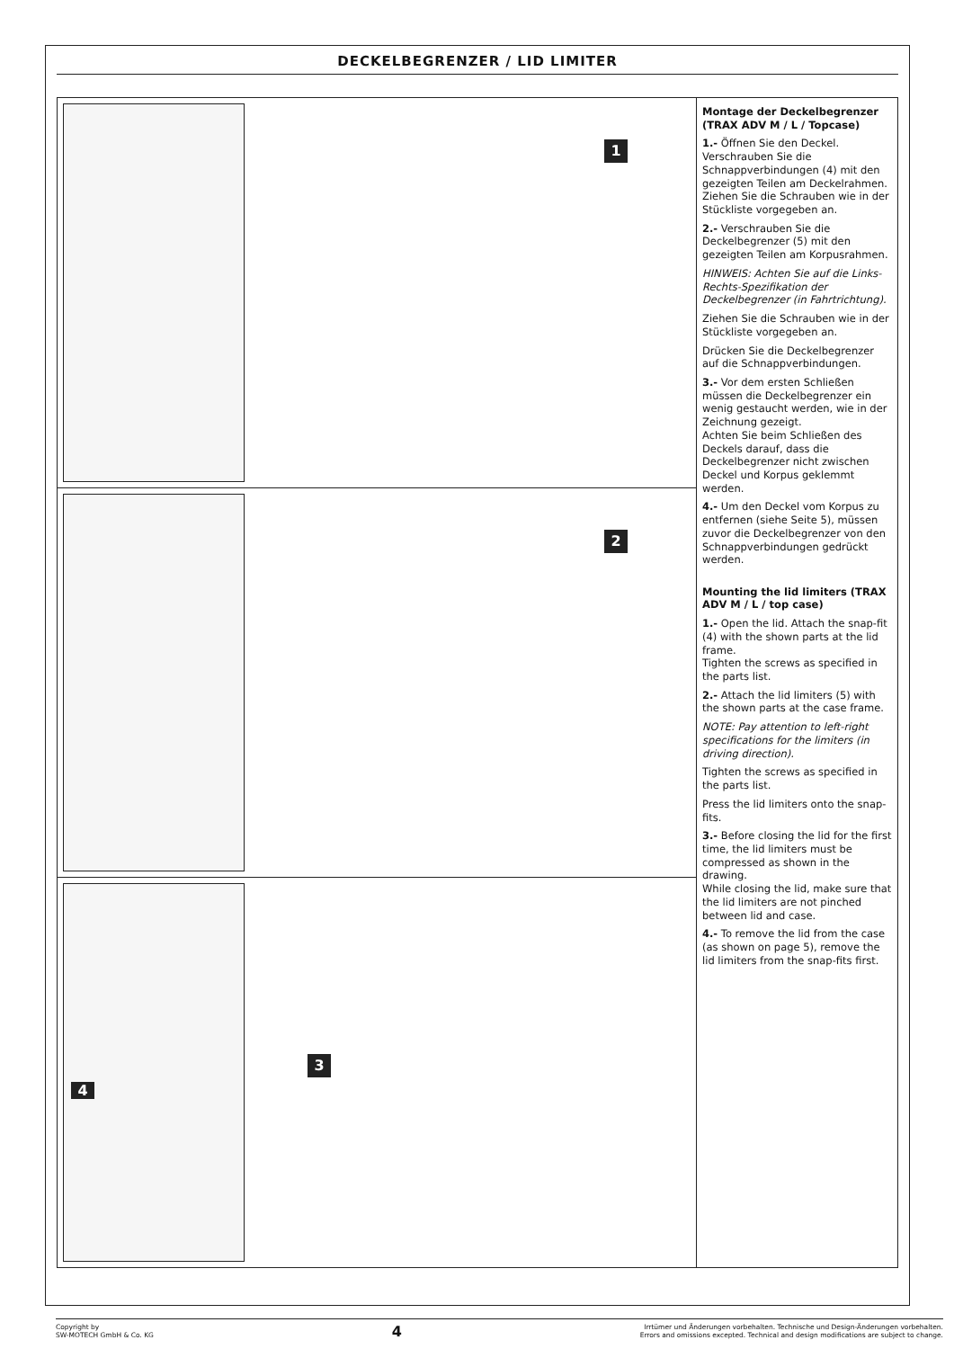DECKELBEGRENZER / LID LIMITER
1
2
4
3
Montage der Deckelbegrenzer (TRAX ADV M / L / Topcase)
1.- Öffnen Sie den Deckel. Verschrauben Sie die Schnappverbindungen (4) mit den gezeigten Teilen am Deckelrahmen.
Ziehen Sie die Schrauben wie in der Stückliste vorgegeben an.
2.- Verschrauben Sie die Deckelbegrenzer (5) mit den gezeigten Teilen am Korpusrahmen.
HINWEIS: Achten Sie auf die Links-Rechts-Spezifikation der Deckelbegrenzer (in Fahrtrichtung).
Ziehen Sie die Schrauben wie in der Stückliste vorgegeben an.
Drücken Sie die Deckelbegrenzer auf die Schnappverbindungen.
3.- Vor dem ersten Schließen müssen die Deckelbegrenzer ein wenig gestaucht werden, wie in der Zeichnung gezeigt.
Achten Sie beim Schließen des Deckels darauf, dass die Deckelbegrenzer nicht zwischen Deckel und Korpus geklemmt werden.
4.- Um den Deckel vom Korpus zu entfernen (siehe Seite 5), müssen zuvor die Deckelbegrenzer von den Schnappverbindungen gedrückt werden.
Mounting the lid limiters (TRAX ADV M / L / top case)
1.- Open the lid. Attach the snap-fit (4) with the shown parts at the lid frame.
Tighten the screws as specified in the parts list.
2.- Attach the lid limiters (5) with the shown parts at the case frame.
NOTE: Pay attention to left-right specifications for the limiters (in driving direction).
Tighten the screws as specified in the parts list.
Press the lid limiters onto the snap-fits.
3.- Before closing the lid for the first time, the lid limiters must be compressed as shown in the drawing.
While closing the lid, make sure that the lid limiters are not pinched between lid and case.
4.- To remove the lid from the case (as shown on page 5), remove the lid limiters from the snap-fits first.
Copyright by
SW-MOTECH GmbH & Co. KG
4
Irrtümer und Änderungen vorbehalten. Technische und Design-Änderungen vorbehalten.
Errors and omissions excepted. Technical and design modifications are subject to change.